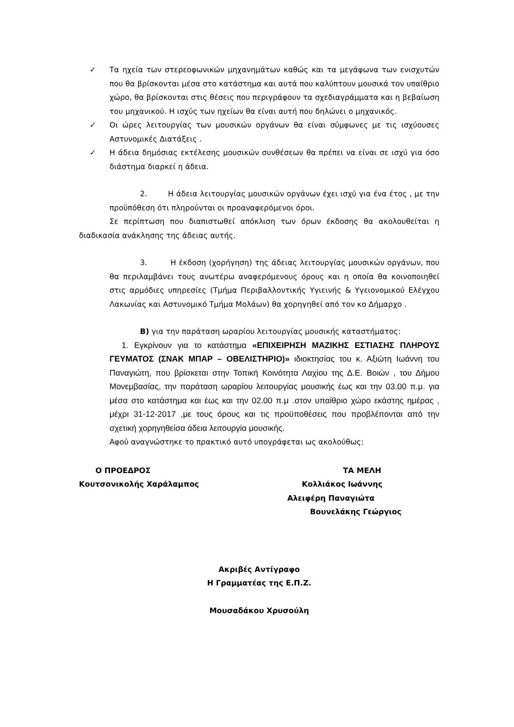✓ Τα ηχεία των στερεοφωνικών μηχανημάτων καθώς και τα μεγάφωνα των ενισχυτών που θα βρίσκονται μέσα στο κατάστημα και αυτά που καλύπτουν μουσικά τον υπαίθριο χώρο, θα βρίσκονται στις θέσεις που περιγράφουν τα σχεδιαγράμματα και η βεβαίωση του μηχανικού. Η ισχύς των ηχείων θα είναι αυτή που δηλώνει ο μηχανικός.
✓ Οι ώρες λειτουργίας των μουσικών οργάνων θα είναι σύμφωνες με τις ισχύουσες Αστυνομικές Διατάξεις .
✓ Η άδεια δημόσιας εκτέλεσης μουσικών συνθέσεων θα πρέπει να είναι σε ισχύ για όσο διάστημα διαρκεί η άδεια.
2. Η άδεια λειτουργίας μουσικών οργάνων έχει ισχύ για ένα έτος , με την προϋπόθεση ότι πληρούνται οι προαναφερόμενοι όροι.
Σε περίπτωση που διαπιστωθεί απόκλιση των όρων έκδοσης θα ακολουθείται η διαδικασία ανάκλησης της άδειας αυτής.
3. Η έκδοση (χορήγηση) της άδειας λειτουργίας μουσικών οργάνων, που θα περιλαμβάνει τους ανωτέρω αναφερόμενους όρους και η οποία θα κοινοποιηθεί στις αρμόδιες υπηρεσίες (Τμήμα Περιβαλλοντικής Υγιεινής & Υγειονομικού Ελέγχου Λακωνίας και Αστυνομικό Τμήμα Μολάων) θα χορηγηθεί από τον κο Δήμαρχο .
Β) για την παράταση ωραρίου λειτουργίας μουσικής καταστήματος:
1. Εγκρίνουν για το κατάστημα «ΕΠΙΧΕΙΡΗΣΗ ΜΑΖΙΚΗΣ ΕΣΤΙΑΣΗΣ ΠΛΗΡΟΥΣ ΓΕΥΜΑΤΟΣ (ΣΝΑΚ ΜΠΑΡ – ΟΒΕΛΙΣΤΗΡΙΟ)» ιδιοκτησίας του κ. Αξιώτη Ιωάννη του Παναγιώτη, που βρίσκεται στην Τοπική Κοινότητα Λαχίου της Δ.Ε. Βοιών , του Δήμου Μονεμβασίας, την παράταση ωραρίου λειτουργίας μουσικής έως και την 03.00 π.μ. για μέσα στο κατάστημα και έως και την 02.00 π.μ .στον υπαίθριο χώρο εκάστης ημέρας , μέχρι 31-12-2017 ,με τους όρους και τις προϋποθέσεις που προβλέπονται από την σχετική χορηγηθείσα άδεια λειτουργία μουσικής.
Αφού αναγνώστηκε το πρακτικό αυτό υπογράφεται ως ακολούθως:
Ο ΠΡΟΕΔΡΟΣ
Κουτσονικολής Χαράλαμπος
ΤΑ ΜΕΛΗ
Κολλιάκος Ιωάννης
Αλειφέρη Παναγιώτα
Βουνελάκης Γεώργιος
Ακριβές Αντίγραφο
Η Γραμματέας της Ε.Π.Ζ.
Μουσαδάκου Χρυσούλη